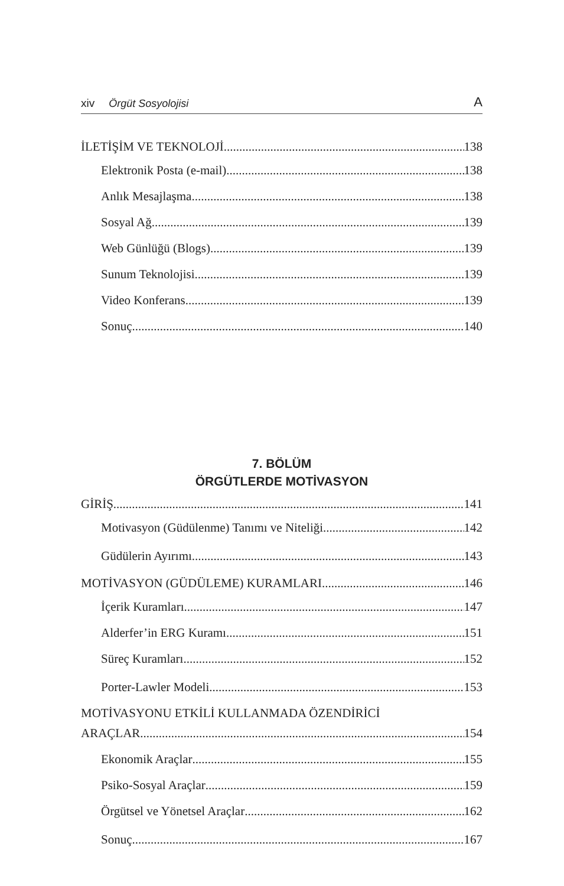xiv Örgüt Sosyolojisi A
İLETİŞİM VE TEKNOLOJİ 138
Elektronik Posta (e-mail) 138
Anlık Mesajlaşma 138
Sosyal Ağ 139
Web Günlüğü (Blogs) 139
Sunum Teknolojisi 139
Video Konferans 139
Sonuç 140
7. BÖLÜM
ÖRGÜTLERDE MOTİVASYON
GİRİŞ 141
Motivasyon (Güdülenme) Tanımı ve Niteliği 142
Güdülerin Ayırımı 143
MOTİVASYON (GÜDÜLEME) KURAMLARI 146
İçerik Kuramları 147
Alderfer’in ERG Kuramı 151
Süreç Kuramları 152
Porter-Lawler Modeli 153
MOTİVASYONU ETKİLİ KULLANMADA ÖZENDİRİCİ
ARAÇLAR 154
Ekonomik Araçlar 155
Psiko-Sosyal Araçlar 159
Örgütsel ve Yönetsel Araçlar 162
Sonuç 167